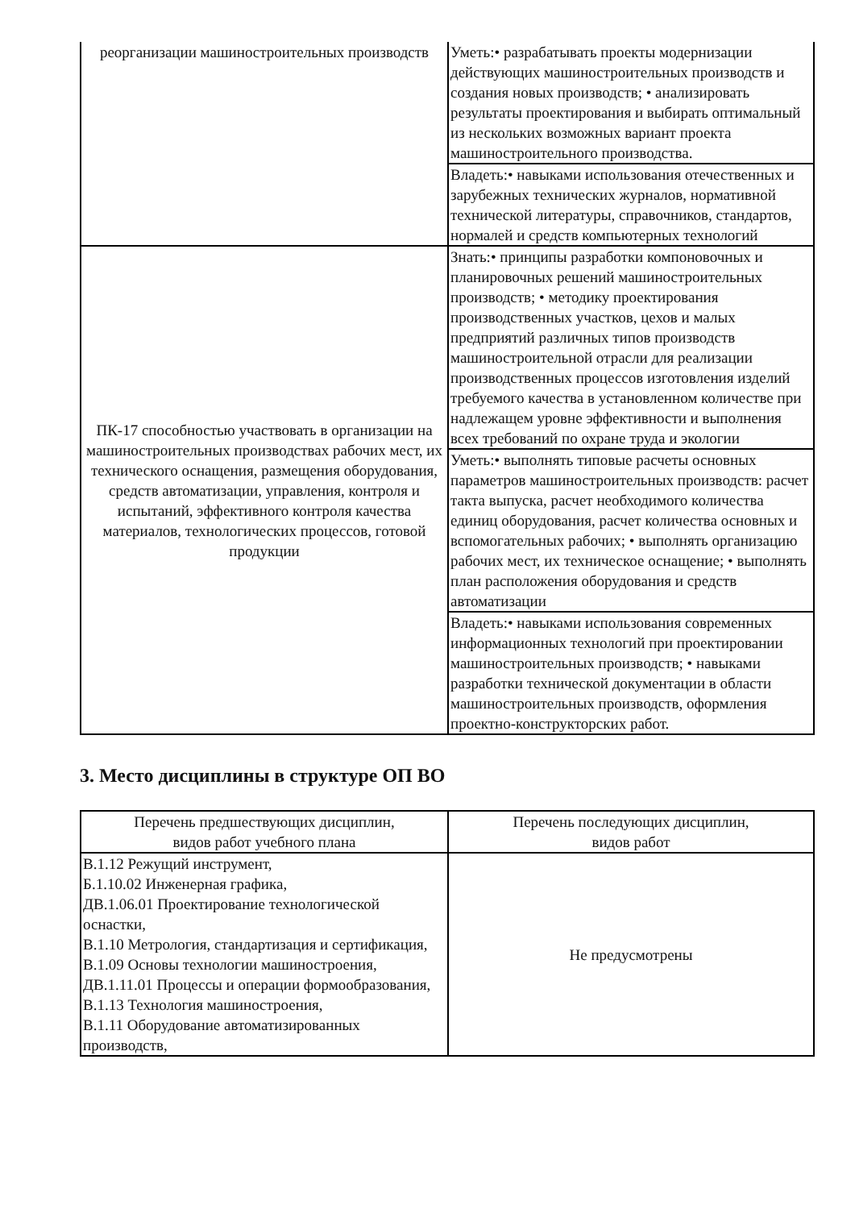| реорганизации машиностроительных производств | Уметь:• разрабатывать проекты модернизации действующих машиностроительных производств и создания новых производств; • анализировать результаты проектирования и выбирать оптимальный из нескольких возможных вариант проекта машиностроительного производства. |
| | Владеть:• навыками использования отечественных и зарубежных технических журналов, нормативной технической литературы, справочников, стандартов, нормалей и средств компьютерных технологий |
| ПК-17 способностью участвовать в организации на машиностроительных производствах рабочих мест, их технического оснащения, размещения оборудования, средств автоматизации, управления, контроля и испытаний, эффективного контроля качества материалов, технологических процессов, готовой продукции | Знать:• принципы разработки компоновочных и планировочных решений машиностроительных производств; • методику проектирования производственных участков, цехов и малых предприятий различных типов производств машиностроительной отрасли для реализации производственных процессов изготовления изделий требуемого качества в установленном количестве при надлежащем уровне эффективности и выполнения всех требований по охране труда и экологии |
| | Уметь:• выполнять типовые расчеты основных параметров машиностроительных производств: расчет такта выпуска, расчет необходимого количества единиц оборудования, расчет количества основных и вспомогательных рабочих; • выполнять организацию рабочих мест, их техническое оснащение; • выполнять план расположения оборудования и средств автоматизации |
| | Владеть:• навыками использования современных информационных технологий при проектировании машиностроительных производств; • навыками разработки технической документации в области машиностроительных производств, оформления проектно-конструкторских работ. |
3. Место дисциплины в структуре ОП ВО
| Перечень предшествующих дисциплин, видов работ учебного плана | Перечень последующих дисциплин, видов работ |
| --- | --- |
| В.1.12 Режущий инструмент, Б.1.10.02 Инженерная графика, ДВ.1.06.01 Проектирование технологической оснастки, В.1.10 Метрология, стандартизация и сертификация, В.1.09 Основы технологии машиностроения, ДВ.1.11.01 Процессы и операции формообразования, В.1.13 Технология машиностроения, В.1.11 Оборудование автоматизированных производств, | Не предусмотрены |